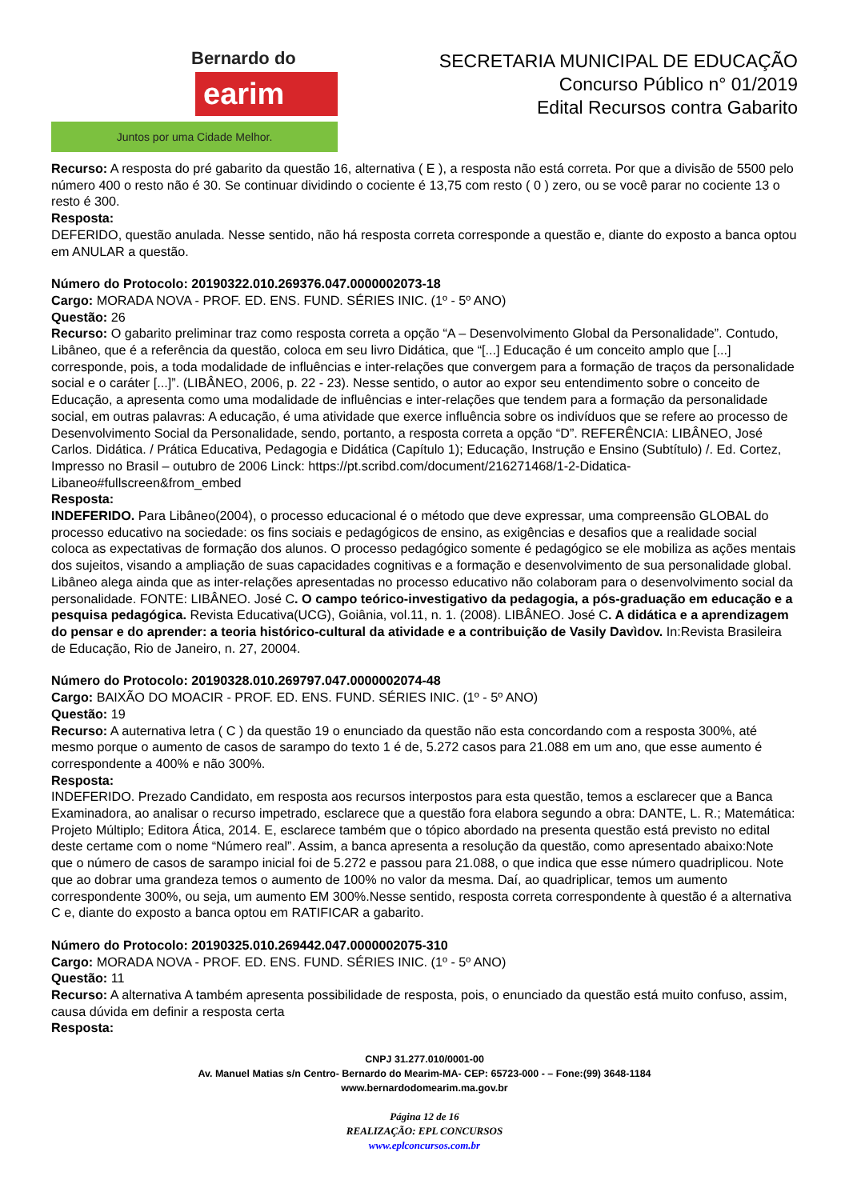Bernardo do
earim
Juntos por uma Cidade Melhor.
SECRETARIA MUNICIPAL DE EDUCAÇÃO
Concurso Público n° 01/2019
Edital Recursos contra Gabarito
Recurso: A resposta do pré gabarito da questão 16, alternativa ( E ), a resposta não está correta. Por que a divisão de 5500 pelo número 400 o resto não é 30. Se continuar dividindo o cociente é 13,75 com resto ( 0 ) zero, ou se você parar no cociente 13 o resto é 300.
Resposta:
DEFERIDO, questão anulada. Nesse sentido, não há resposta correta corresponde a questão e, diante do exposto a banca optou em ANULAR a questão.
Número do Protocolo: 20190322.010.269376.047.0000002073-18
Cargo: MORADA NOVA - PROF. ED. ENS. FUND. SÉRIES INIC. (1º - 5º ANO)
Questão: 26
Recurso: O gabarito preliminar traz como resposta correta a opção “A – Desenvolvimento Global da Personalidade”. Contudo, Libâneo, que é a referência da questão, coloca em seu livro Didática, que “[...] Educação é um conceito amplo que [...] corresponde, pois, a toda modalidade de influências e inter-relações que convergem para a formação de traços da personalidade social e o caráter [...]”. (LIBÂNEO, 2006, p. 22 - 23). Nesse sentido, o autor ao expor seu entendimento sobre o conceito de Educação, a apresenta como uma modalidade de influências e inter-relações que tendem para a formação da personalidade social, em outras palavras: A educação, é uma atividade que exerce influência sobre os indivíduos que se refere ao processo de Desenvolvimento Social da Personalidade, sendo, portanto, a resposta correta a opção “D”. REFERÊNCIA: LIBÂNEO, José Carlos. Didática. / Prática Educativa, Pedagogia e Didática (Capítulo 1); Educação, Instrução e Ensino (Subtítulo) /. Ed. Cortez, Impresso no Brasil – outubro de 2006 Linck: https://pt.scribd.com/document/216271468/1-2-Didatica-Libaneo#fullscreen&from_embed
Resposta:
INDEFERIDO. Para Libâneo(2004), o processo educacional é o método que deve expressar, uma compreensão GLOBAL do processo educativo na sociedade: os fins sociais e pedagógicos de ensino, as exigências e desafios que a realidade social coloca as expectativas de formação dos alunos. O processo pedagógico somente é pedagógico se ele mobiliza as ações mentais dos sujeitos, visando a ampliação de suas capacidades cognitivas e a formação e desenvolvimento de sua personalidade global. Libâneo alega ainda que as inter-relações apresentadas no processo educativo não colaboram para o desenvolvimento social da personalidade. FONTE: LIBÂNEO. José C. O campo teórico-investigativo da pedagogia, a pós-graduação em educação e a pesquisa pedagógica. Revista Educativa(UCG), Goiânia, vol.11, n. 1. (2008). LIBÂNEO. José C. A didática e a aprendizagem do pensar e do aprender: a teoria histórico-cultural da atividade e a contribuição de Vasily Davìdov. In:Revista Brasileira de Educação, Rio de Janeiro, n. 27, 20004.
Número do Protocolo: 20190328.010.269797.047.0000002074-48
Cargo: BAIXÃO DO MOACIR - PROF. ED. ENS. FUND. SÉRIES INIC. (1º - 5º ANO)
Questão: 19
Recurso: A auternativa letra ( C ) da questão 19 o enunciado da questão não esta concordando com a resposta 300%, até mesmo porque o aumento de casos de sarampo do texto 1 é de, 5.272 casos para 21.088 em um ano, que esse aumento é correspondente a 400% e não 300%.
Resposta:
INDEFERIDO. Prezado Candidato, em resposta aos recursos interpostos para esta questão, temos a esclarecer que a Banca Examinadora, ao analisar o recurso impetrado, esclarece que a questão fora elabora segundo a obra: DANTE, L. R.; Matemática: Projeto Múltiplo; Editora Ática, 2014. E, esclarece também que o tópico abordado na presenta questão está previsto no edital deste certame com o nome “Número real”. Assim, a banca apresenta a resolução da questão, como apresentado abaixo:Note que o número de casos de sarampo inicial foi de 5.272 e passou para 21.088, o que indica que esse número quadriplicou. Note que ao dobrar uma grandeza temos o aumento de 100% no valor da mesma. Daí, ao quadriplicar, temos um aumento correspondente 300%, ou seja, um aumento EM 300%.Nesse sentido, resposta correta correspondente à questão é a alternativa C e, diante do exposto a banca optou em RATIFICAR a gabarito.
Número do Protocolo: 20190325.010.269442.047.0000002075-310
Cargo: MORADA NOVA - PROF. ED. ENS. FUND. SÉRIES INIC. (1º - 5º ANO)
Questão: 11
Recurso: A alternativa A também apresenta possibilidade de resposta, pois, o enunciado da questão está muito confuso, assim, causa dúvida em definir a resposta certa
Resposta:
CNPJ 31.277.010/0001-00
Av. Manuel Matias s/n Centro- Bernardo do Mearim-MA- CEP: 65723-000 - – Fone:(99) 3648-1184
www.bernardodomearim.ma.gov.br
Página 12 de 16
REALIZAÇÃO: EPL CONCURSOS
www.eplconcursos.com.br